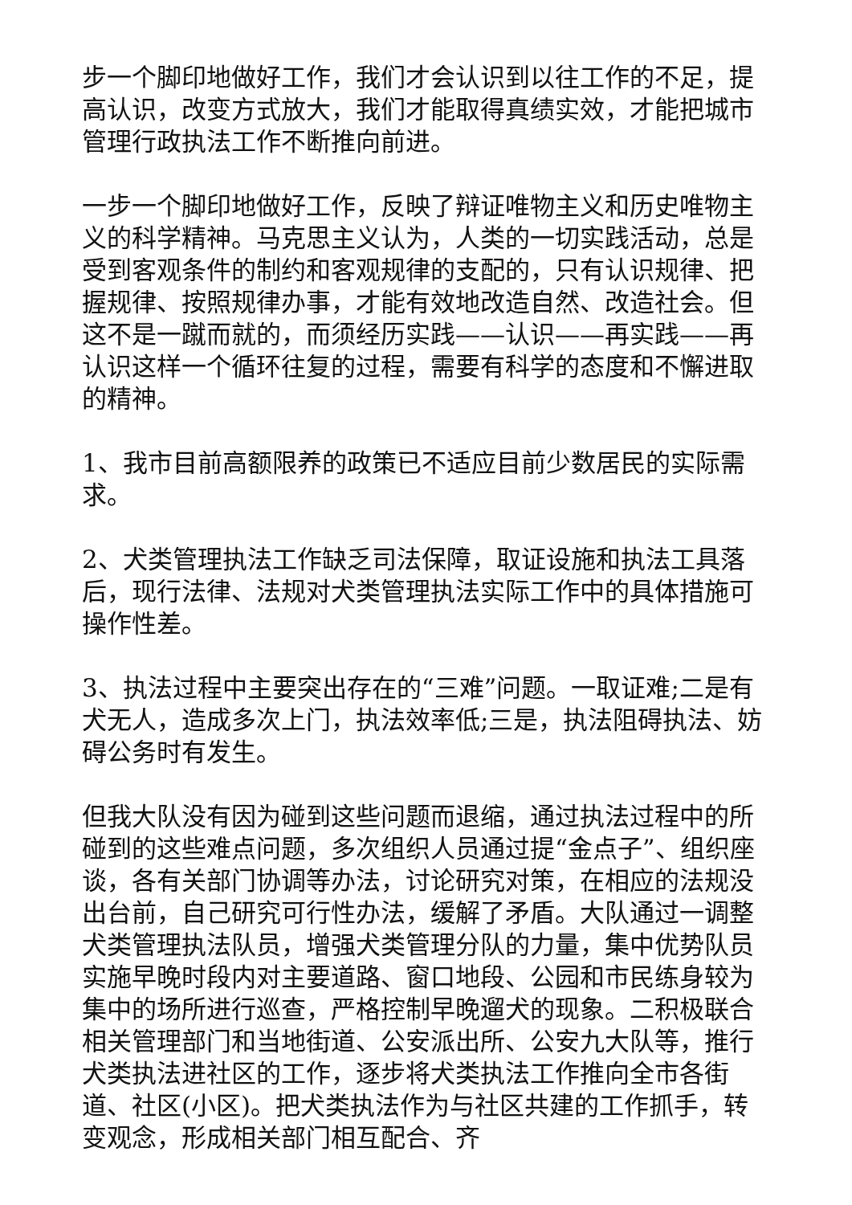步一个脚印地做好工作，我们才会认识到以往工作的不足，提高认识，改变方式放大，我们才能取得真绩实效，才能把城市管理行政执法工作不断推向前进。
一步一个脚印地做好工作，反映了辩证唯物主义和历史唯物主义的科学精神。马克思主义认为，人类的一切实践活动，总是受到客观条件的制约和客观规律的支配的，只有认识规律、把握规律、按照规律办事，才能有效地改造自然、改造社会。但这不是一蹴而就的，而须经历实践——认识——再实践——再认识这样一个循环往复的过程，需要有科学的态度和不懈进取的精神。
1、我市目前高额限养的政策已不适应目前少数居民的实际需求。
2、犬类管理执法工作缺乏司法保障，取证设施和执法工具落后，现行法律、法规对犬类管理执法实际工作中的具体措施可操作性差。
3、执法过程中主要突出存在的“三难”问题。一取证难;二是有犬无人，造成多次上门，执法效率低;三是，执法阻碍执法、妨碍公务时有发生。
但我大队没有因为碰到这些问题而退缩，通过执法过程中的所碰到的这些难点问题，多次组织人员通过提“金点子”、组织座谈，各有关部门协调等办法，讨论研究对策，在相应的法规没出台前，自己研究可行性办法，缓解了矛盾。大队通过一调整犬类管理执法队员，增强犬类管理分队的力量，集中优势队员实施早晚时段内对主要道路、窗口地段、公园和市民练身较为集中的场所进行巡查，严格控制早晚遛犬的现象。二积极联合相关管理部门和当地街道、公安派出所、公安九大队等，推行犬类执法进社区的工作，逐步将犬类执法工作推向全市各街道、社区(小区)。把犬类执法作为与社区共建的工作抓手，转变观念，形成相关部门相互配合、齐